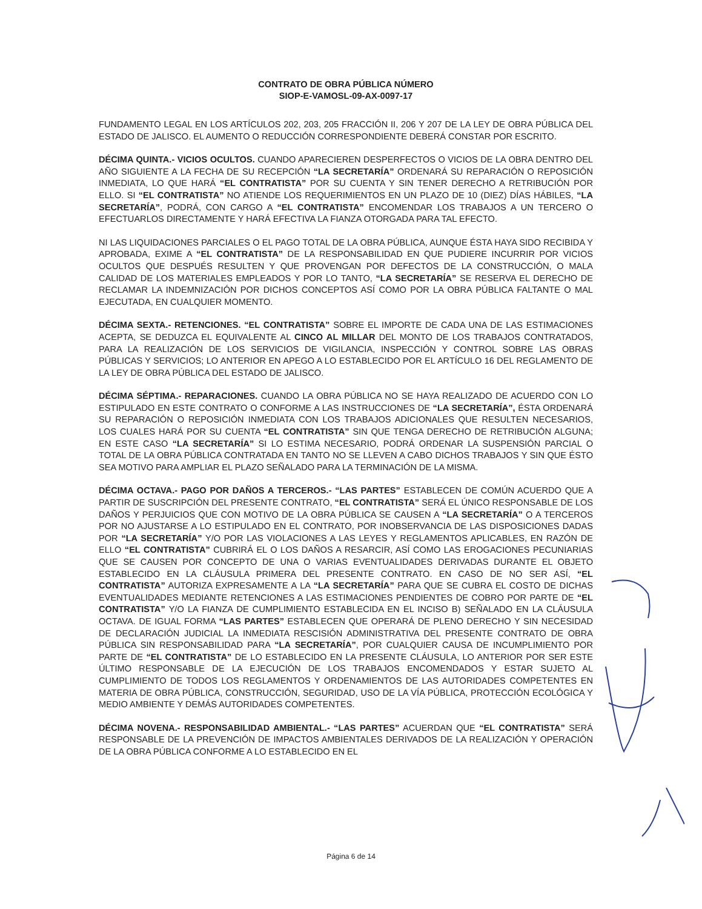CONTRATO DE OBRA PÚBLICA NÚMERO
SIOP-E-VAMOSL-09-AX-0097-17
FUNDAMENTO LEGAL EN LOS ARTÍCULOS 202, 203, 205 FRACCIÓN II, 206 Y 207 DE LA LEY DE OBRA PÚBLICA DEL ESTADO DE JALISCO. EL AUMENTO O REDUCCIÓN CORRESPONDIENTE DEBERÁ CONSTAR POR ESCRITO.
DÉCIMA QUINTA.- VICIOS OCULTOS. CUANDO APARECIEREN DESPERFECTOS O VICIOS DE LA OBRA DENTRO DEL AÑO SIGUIENTE A LA FECHA DE SU RECEPCIÓN “LA SECRETARÍA” ORDENARÁ SU REPARACIÓN O REPOSICIÓN INMEDIATA, LO QUE HARÁ “EL CONTRATISTA” POR SU CUENTA Y SIN TENER DERECHO A RETRIBUCIÓN POR ELLO. SI “EL CONTRATISTA” NO ATIENDE LOS REQUERIMIENTOS EN UN PLAZO DE 10 (DIEZ) DÍAS HÁBILES, “LA SECRETARÍA”, PODRÁ, CON CARGO A “EL CONTRATISTA” ENCOMENDAR LOS TRABAJOS A UN TERCERO O EFECTUARLOS DIRECTAMENTE Y HARÁ EFECTIVA LA FIANZA OTORGADA PARA TAL EFECTO.
NI LAS LIQUIDACIONES PARCIALES O EL PAGO TOTAL DE LA OBRA PÚBLICA, AUNQUE ÉSTA HAYA SIDO RECIBIDA Y APROBADA, EXIME A “EL CONTRATISTA” DE LA RESPONSABILIDAD EN QUE PUDIERE INCURRIR POR VICIOS OCULTOS QUE DESPUÉS RESULTEN Y QUE PROVENGAN POR DEFECTOS DE LA CONSTRUCCIÓN, O MALA CALIDAD DE LOS MATERIALES EMPLEADOS Y POR LO TANTO, “LA SECRETARÍA” SE RESERVA EL DERECHO DE RECLAMAR LA INDEMNIZACIÓN POR DICHOS CONCEPTOS ASÍ COMO POR LA OBRA PÚBLICA FALTANTE O MAL EJECUTADA, EN CUALQUIER MOMENTO.
DÉCIMA SEXTA.- RETENCIONES. “EL CONTRATISTA” SOBRE EL IMPORTE DE CADA UNA DE LAS ESTIMACIONES ACEPTA, SE DEDUZCA EL EQUIVALENTE AL CINCO AL MILLAR DEL MONTO DE LOS TRABAJOS CONTRATADOS, PARA LA REALIZACIÓN DE LOS SERVICIOS DE VIGILANCIA, INSPECCIÓN Y CONTROL SOBRE LAS OBRAS PÚBLICAS Y SERVICIOS; LO ANTERIOR EN APEGO A LO ESTABLECIDO POR EL ARTÍCULO 16 DEL REGLAMENTO DE LA LEY DE OBRA PÚBLICA DEL ESTADO DE JALISCO.
DÉCIMA SÉPTIMA.- REPARACIONES. CUANDO LA OBRA PÚBLICA NO SE HAYA REALIZADO DE ACUERDO CON LO ESTIPULADO EN ESTE CONTRATO O CONFORME A LAS INSTRUCCIONES DE “LA SECRETARÍA”, ÉSTA ORDENARÁ SU REPARACIÓN O REPOSICIÓN INMEDIATA CON LOS TRABAJOS ADICIONALES QUE RESULTEN NECESARIOS, LOS CUALES HARÁ POR SU CUENTA “EL CONTRATISTA” SIN QUE TENGA DERECHO DE RETRIBUCIÓN ALGUNA; EN ESTE CASO “LA SECRETARÍA” SI LO ESTIMA NECESARIO, PODRÁ ORDENAR LA SUSPENSIÓN PARCIAL O TOTAL DE LA OBRA PÚBLICA CONTRATADA EN TANTO NO SE LLEVEN A CABO DICHOS TRABAJOS Y SIN QUE ÉSTO SEA MOTIVO PARA AMPLIAR EL PLAZO SEÑALADO PARA LA TERMINACIÓN DE LA MISMA.
DÉCIMA OCTAVA.- PAGO POR DAÑOS A TERCEROS.- “LAS PARTES” ESTABLECEN DE COMÚN ACUERDO QUE A PARTIR DE SUSCRIPCIÓN DEL PRESENTE CONTRATO, “EL CONTRATISTA” SERÁ EL ÚNICO RESPONSABLE DE LOS DAÑOS Y PERJUICIOS QUE CON MOTIVO DE LA OBRA PÚBLICA SE CAUSEN A “LA SECRETARÍA” O A TERCEROS POR NO AJUSTARSE A LO ESTIPULADO EN EL CONTRATO, POR INOBSERVANCIA DE LAS DISPOSICIONES DADAS POR “LA SECRETARÍA” Y/O POR LAS VIOLACIONES A LAS LEYES Y REGLAMENTOS APLICABLES, EN RAZÓN DE ELLO “EL CONTRATISTA” CUBRIRÁ EL O LOS DAÑOS A RESARCIR, ASÍ COMO LAS EROGACIONES PECUNIARIAS QUE SE CAUSEN POR CONCEPTO DE UNA O VARIAS EVENTUALIDADES DERIVADAS DURANTE EL OBJETO ESTABLECIDO EN LA CLÁUSULA PRIMERA DEL PRESENTE CONTRATO. EN CASO DE NO SER ASÍ, “EL CONTRATISTA” AUTORIZA EXPRESAMENTE A LA “LA SECRETARÍA” PARA QUE SE CUBRA EL COSTO DE DICHAS EVENTUALIDADES MEDIANTE RETENCIONES A LAS ESTIMACIONES PENDIENTES DE COBRO POR PARTE DE “EL CONTRATISTA” Y/O LA FIANZA DE CUMPLIMIENTO ESTABLECIDA EN EL INCISO B) SEÑALADO EN LA CLÁUSULA OCTAVA. DE IGUAL FORMA “LAS PARTES” ESTABLECEN QUE OPERARÁ DE PLENO DERECHO Y SIN NECESIDAD DE DECLARACIÓN JUDICIAL LA INMEDIATA RESCISIÓN ADMINISTRATIVA DEL PRESENTE CONTRATO DE OBRA PÚBLICA SIN RESPONSABILIDAD PARA “LA SECRETARÍA”, POR CUALQUIER CAUSA DE INCUMPLIMIENTO POR PARTE DE “EL CONTRATISTA” DE LO ESTABLECIDO EN LA PRESENTE CLÁUSULA, LO ANTERIOR POR SER ESTE ÚLTIMO RESPONSABLE DE LA EJECUCIÓN DE LOS TRABAJOS ENCOMENDADOS Y ESTAR SUJETO AL CUMPLIMIENTO DE TODOS LOS REGLAMENTOS Y ORDENAMIENTOS DE LAS AUTORIDADES COMPETENTES EN MATERIA DE OBRA PÚBLICA, CONSTRUCCIÓN, SEGURIDAD, USO DE LA VÍA PÚBLICA, PROTECCIÓN ECOLÓGICA Y MEDIO AMBIENTE Y DEMÁS AUTORIDADES COMPETENTES.
DÉCIMA NOVENA.- RESPONSABILIDAD AMBIENTAL.- “LAS PARTES” ACUERDAN QUE “EL CONTRATISTA” SERÁ RESPONSABLE DE LA PREVENCIÓN DE IMPACTOS AMBIENTALES DERIVADOS DE LA REALIZACIÓN Y OPERACIÓN DE LA OBRA PÚBLICA CONFORME A LO ESTABLECIDO EN EL
Página 6 de 14